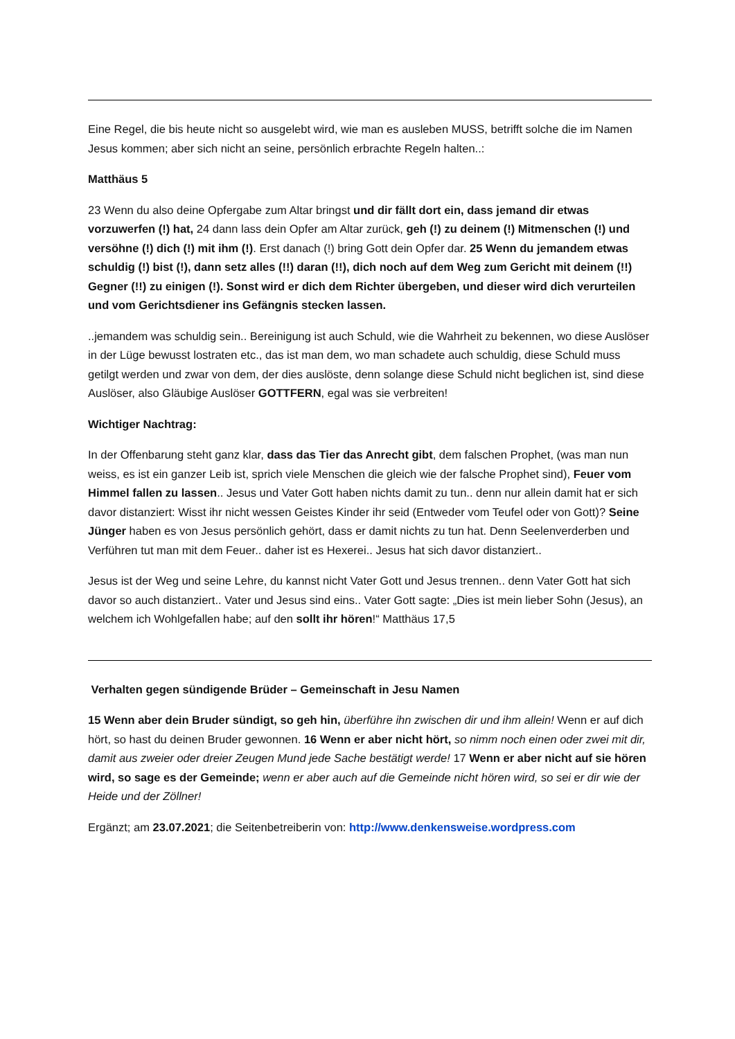Eine Regel, die bis heute nicht so ausgelebt wird, wie man es ausleben MUSS, betrifft solche die im Namen Jesus kommen; aber sich nicht an seine, persönlich erbrachte Regeln halten..:
Matthäus 5
23 Wenn du also deine Opfergabe zum Altar bringst und dir fällt dort ein, dass jemand dir etwas vorzuwerfen (!) hat, 24 dann lass dein Opfer am Altar zurück, geh (!) zu deinem (!) Mitmenschen (!) und versöhne (!) dich (!) mit ihm (!). Erst danach (!) bring Gott dein Opfer dar. 25 Wenn du jemandem etwas schuldig (!) bist (!), dann setz alles (!!) daran (!!), dich noch auf dem Weg zum Gericht mit deinem (!!) Gegner (!!) zu einigen (!). Sonst wird er dich dem Richter übergeben, und dieser wird dich verurteilen und vom Gerichtsdiener ins Gefängnis stecken lassen.
..jemandem was schuldig sein.. Bereinigung ist auch Schuld, wie die Wahrheit zu bekennen, wo diese Auslöser in der Lüge bewusst lostraten etc., das ist man dem, wo man schadete auch schuldig, diese Schuld muss getilgt werden und zwar von dem, der dies auslöste, denn solange diese Schuld nicht beglichen ist, sind diese Auslöser, also Gläubige Auslöser GOTTFERN, egal was sie verbreiten!
Wichtiger Nachtrag:
In der Offenbarung steht ganz klar, dass das Tier das Anrecht gibt, dem falschen Prophet, (was man nun weiss, es ist ein ganzer Leib ist, sprich viele Menschen die gleich wie der falsche Prophet sind), Feuer vom Himmel fallen zu lassen.. Jesus und Vater Gott haben nichts damit zu tun.. denn nur allein damit hat er sich davor distanziert: Wisst ihr nicht wessen Geistes Kinder ihr seid (Entweder vom Teufel oder von Gott)? Seine Jünger haben es von Jesus persönlich gehört, dass er damit nichts zu tun hat. Denn Seelenverderben und Verführen tut man mit dem Feuer.. daher ist es Hexerei.. Jesus hat sich davor distanziert..
Jesus ist der Weg und seine Lehre, du kannst nicht Vater Gott und Jesus trennen.. denn Vater Gott hat sich davor so auch distanziert.. Vater und Jesus sind eins.. Vater Gott sagte: „Dies ist mein lieber Sohn (Jesus), an welchem ich Wohlgefallen habe; auf den sollt ihr hören!“ Matthäus 17,5
Verhalten gegen sündigende Brüder – Gemeinschaft in Jesu Namen
15 Wenn aber dein Bruder sündigt, so geh hin, überführe ihn zwischen dir und ihm allein! Wenn er auf dich hört, so hast du deinen Bruder gewonnen. 16 Wenn er aber nicht hört, so nimm noch einen oder zwei mit dir, damit aus zweier oder dreier Zeugen Mund jede Sache bestätigt werde! 17 Wenn er aber nicht auf sie hören wird, so sage es der Gemeinde; wenn er aber auch auf die Gemeinde nicht hören wird, so sei er dir wie der Heide und der Zöllner!
Ergänzt; am 23.07.2021; die Seitenbetreiberin von: http://www.denkensweise.wordpress.com